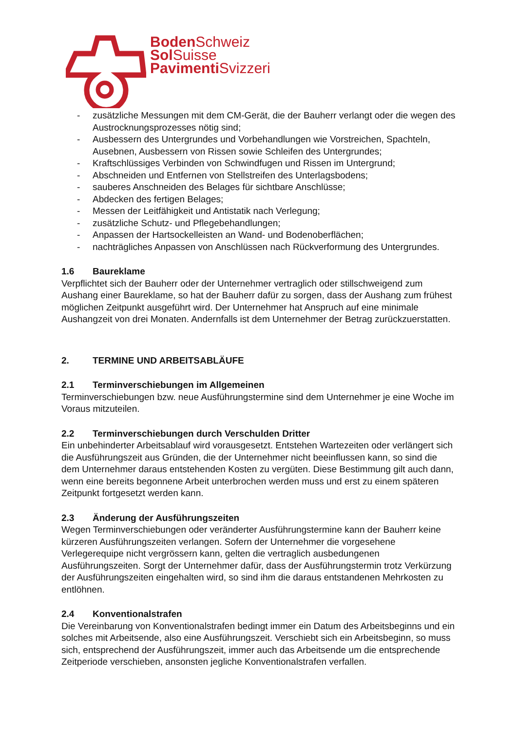Boden Schweiz
Sol Suisse
Pavimenti Svizzeri
- zusätzliche Messungen mit dem CM-Gerät, die der Bauherr verlangt oder die wegen des Austrocknungsprozesses nötig sind;
- Ausbessern des Untergrundes und Vorbehandlungen wie Vorstreichen, Spachteln, Ausebnen, Ausbessern von Rissen sowie Schleifen des Untergrundes;
- Kraftschlüssiges Verbinden von Schwindfugen und Rissen im Untergrund;
- Abschneiden und Entfernen von Stellstreifen des Unterlagsbodens;
- sauberes Anschneiden des Belages für sichtbare Anschlüsse;
- Abdecken des fertigen Belages;
- Messen der Leitfähigkeit und Antistatik nach Verlegung;
- zusätzliche Schutz- und Pflegebehandlungen;
- Anpassen der Hartsockelleisten an Wand- und Bodenoberflächen;
- nachträgliches Anpassen von Anschlüssen nach Rückverformung des Untergrundes.
1.6 Baureklame
Verpflichtet sich der Bauherr oder der Unternehmer vertraglich oder stillschweigend zum Aushang einer Baureklame, so hat der Bauherr dafür zu sorgen, dass der Aushang zum frühest möglichen Zeitpunkt ausgeführt wird. Der Unternehmer hat Anspruch auf eine minimale Aushangzeit von drei Monaten. Andernfalls ist dem Unternehmer der Betrag zurückzuerstatten.
2. TERMINE UND ARBEITSABLÄUFE
2.1 Terminverschiebungen im Allgemeinen
Terminverschiebungen bzw. neue Ausführungstermine sind dem Unternehmer je eine Woche im Voraus mitzuteilen.
2.2 Terminverschiebungen durch Verschulden Dritter
Ein unbehinderter Arbeitsablauf wird vorausgesetzt. Entstehen Wartezeiten oder verlängert sich die Ausführungszeit aus Gründen, die der Unternehmer nicht beeinflussen kann, so sind die dem Unternehmer daraus entstehenden Kosten zu vergüten. Diese Bestimmung gilt auch dann, wenn eine bereits begonnene Arbeit unterbrochen werden muss und erst zu einem späteren Zeitpunkt fortgesetzt werden kann.
2.3 Änderung der Ausführungszeiten
Wegen Terminverschiebungen oder veränderter Ausführungstermine kann der Bauherr keine kürzeren Ausführungszeiten verlangen. Sofern der Unternehmer die vorgesehene Verlegerequipe nicht vergrössern kann, gelten die vertraglich ausbedungenen Ausführungszeiten. Sorgt der Unternehmer dafür, dass der Ausführungstermin trotz Verkürzung der Ausführungszeiten eingehalten wird, so sind ihm die daraus entstandenen Mehrkosten zu entlöhnen.
2.4 Konventionalstrafen
Die Vereinbarung von Konventionalstrafen bedingt immer ein Datum des Arbeitsbeginns und ein solches mit Arbeitsende, also eine Ausführungszeit. Verschiebt sich ein Arbeitsbeginn, so muss sich, entsprechend der Ausführungszeit, immer auch das Arbeitsende um die entsprechende Zeitperiode verschieben, ansonsten jegliche Konventionalstrafen verfallen.